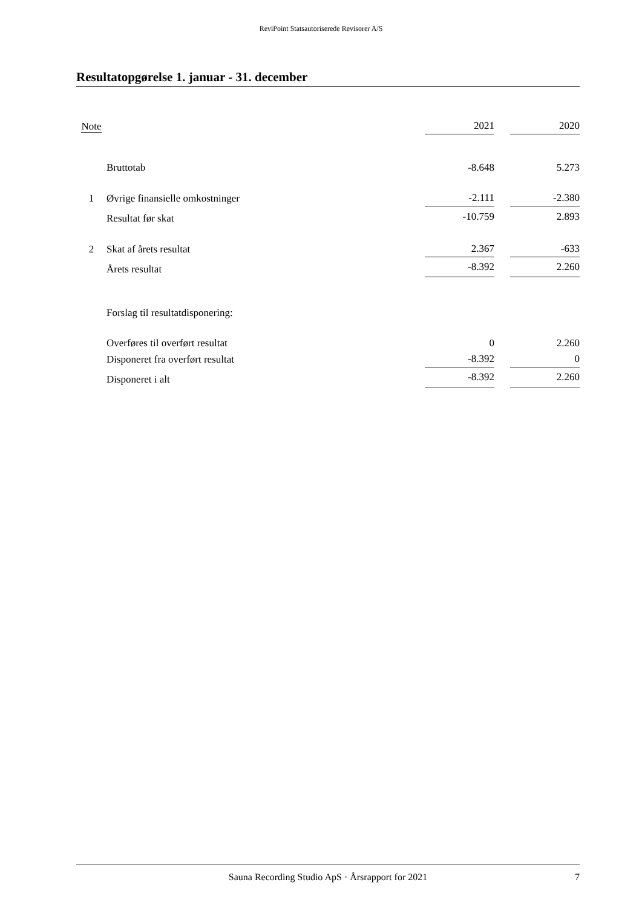ReviPoint Statsautoriserede Revisorer A/S
Resultatopgørelse 1. januar - 31. december
| Note | | 2021 | | 2020 |
| --- | --- | --- | --- | --- |
| | Bruttotab | -8.648 | | 5.273 |
| 1 | Øvrige finansielle omkostninger | -2.111 | | -2.380 |
| | Resultat før skat | -10.759 | | 2.893 |
| 2 | Skat af årets resultat | 2.367 | | -633 |
| | Årets resultat | -8.392 | | 2.260 |
| | Forslag til resultatdisponering: | | | |
| | Overføres til overført resultat | 0 | | 2.260 |
| | Disponeret fra overført resultat | -8.392 | | 0 |
| | Disponeret i alt | -8.392 | | 2.260 |
Sauna Recording Studio ApS · Årsrapport for 2021 7